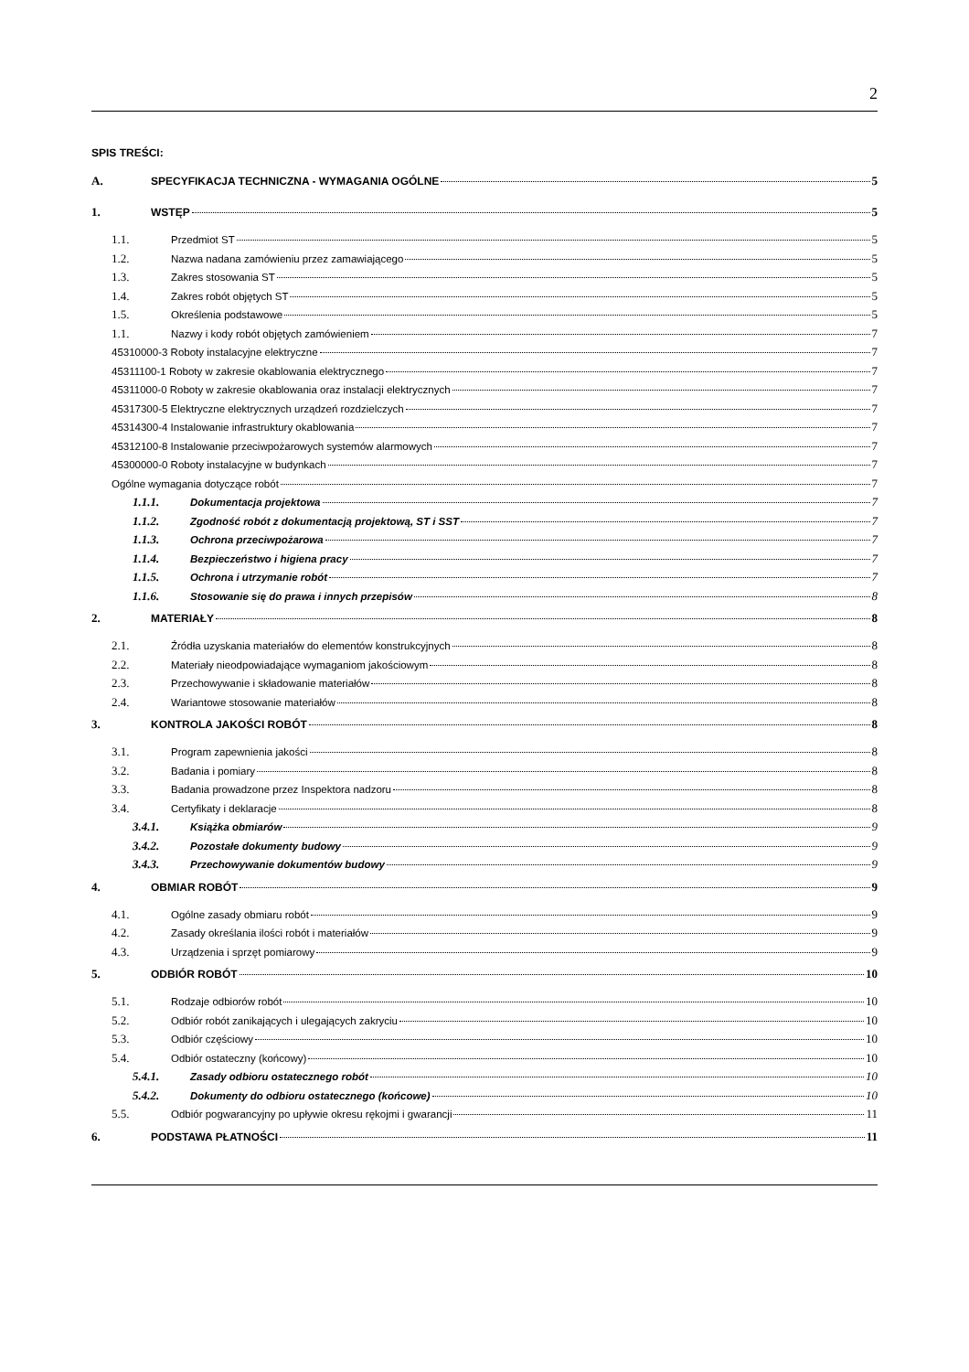2
SPIS TREŚCI:
A. SPECYFIKACJA TECHNICZNA - WYMAGANIA OGÓLNE 5
1. WSTĘP 5
1.1. Przedmiot ST 5
1.2. Nazwa nadana zamówieniu przez zamawiającego 5
1.3. Zakres stosowania ST 5
1.4. Zakres robót objętych ST 5
1.5. Określenia podstawowe 5
1.1. Nazwy i kody robót objętych zamówieniem 7
45310000-3 Roboty instalacyjne elektryczne 7
45311100-1 Roboty w zakresie okablowania elektrycznego 7
45311000-0 Roboty w zakresie okablowania oraz instalacji elektrycznych 7
45317300-5 Elektryczne elektrycznych urządzeń rozdzielczych 7
45314300-4 Instalowanie infrastruktury okablowania 7
45312100-8 Instalowanie przeciwpożarowych systemów alarmowych 7
45300000-0 Roboty instalacyjne w budynkach 7
Ogólne wymagania dotyczące robót 7
1.1.1. Dokumentacja projektowa 7
1.1.2. Zgodność robót z dokumentacją projektową, ST i SST 7
1.1.3. Ochrona przeciwpożarowa 7
1.1.4. Bezpieczeństwo i higiena pracy 7
1.1.5. Ochrona i utrzymanie robót 7
1.1.6. Stosowanie się do prawa i innych przepisów 8
2. MATERIAŁY 8
2.1. Źródła uzyskania materiałów do elementów konstrukcyjnych 8
2.2. Materiały nieodpowiadające wymaganiom jakościowym 8
2.3. Przechowywanie i składowanie materiałów 8
2.4. Wariantowe stosowanie materiałów 8
3. KONTROLA JAKOŚCI ROBÓT 8
3.1. Program zapewnienia jakości 8
3.2. Badania i pomiary 8
3.3. Badania prowadzone przez Inspektora nadzoru 8
3.4. Certyfikaty i deklaracje 8
3.4.1. Książka obmiarów 9
3.4.2. Pozostałe dokumenty budowy 9
3.4.3. Przechowywanie dokumentów budowy 9
4. OBMIAR ROBÓT 9
4.1. Ogólne zasady obmiaru robót 9
4.2. Zasady określania ilości robót i materiałów 9
4.3. Urządzenia i sprzęt pomiarowy 9
5. ODBIÓR ROBÓT 10
5.1. Rodzaje odbiorów robót 10
5.2. Odbiór robót zanikających i ulegających zakryciu 10
5.3. Odbiór częściowy 10
5.4. Odbiór ostateczny (końcowy) 10
5.4.1. Zasady odbioru ostatecznego robót 10
5.4.2. Dokumenty do odbioru ostatecznego (końcowe) 10
5.5. Odbiór pogwarancyjny po upływie okresu rękojmi i gwarancji 11
6. PODSTAWA PŁATNOŚCI 11